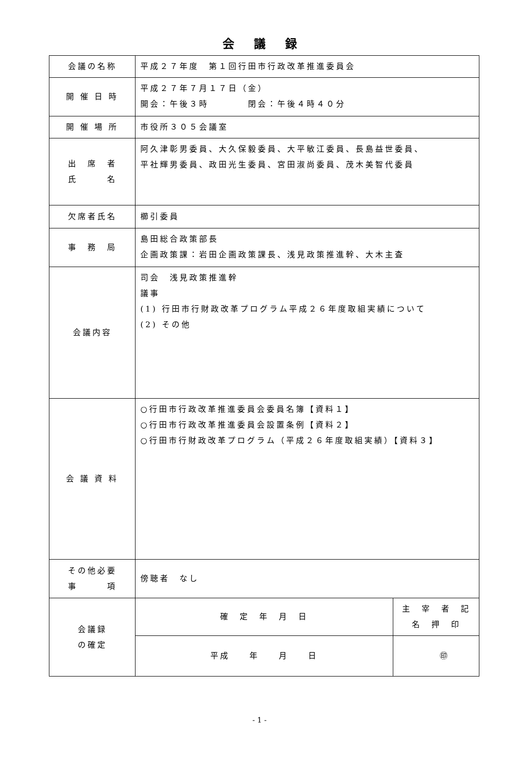会議録
| 会議の名称 | 平成２７年度 第１回行田市行政改革推進委員会 | |
| 開 催 日 時 | 平成２７年７月１７日（金） 開会：午後３時 閉会：午後４時４０分 | |
| 開 催 場 所 | 市役所３０５会議室 | |
| 出 席 者 氏 名 | 阿久津彰男委員、大久保毅委員、大平敏江委員、長島益世委員、 平社輝男委員、政田光生委員、宮田淑尚委員、茂木美智代委員 | |
| 欠席者氏名 | 櫛引委員 | |
| 事 務 局 | 島田総合政策部長 企画政策課：岩田企画政策課長、浅見政策推進幹、大木主査 | |
| 会議内容 | 司会 浅見政策推進幹 議事 (1) 行田市行財政改革プログラム平成２６年度取組実績について (2) その他 | |
| 会 議 資 料 | ○行田市行政改革推進委員会委員名簿【資料１】 ○行田市行政改革推進委員会設置条例【資料２】 ○行田市行財政改革プログラム（平成２６年度取組実績）【資料３】 | |
| その他必要 事 項 | 傍聴者 なし | |
| 会議録 の確定 | 確 定 年 月 日 | 主 宰 者 記 名 押 印 |
| | 平成 年 月 日 | ㊞ |
- 1 -